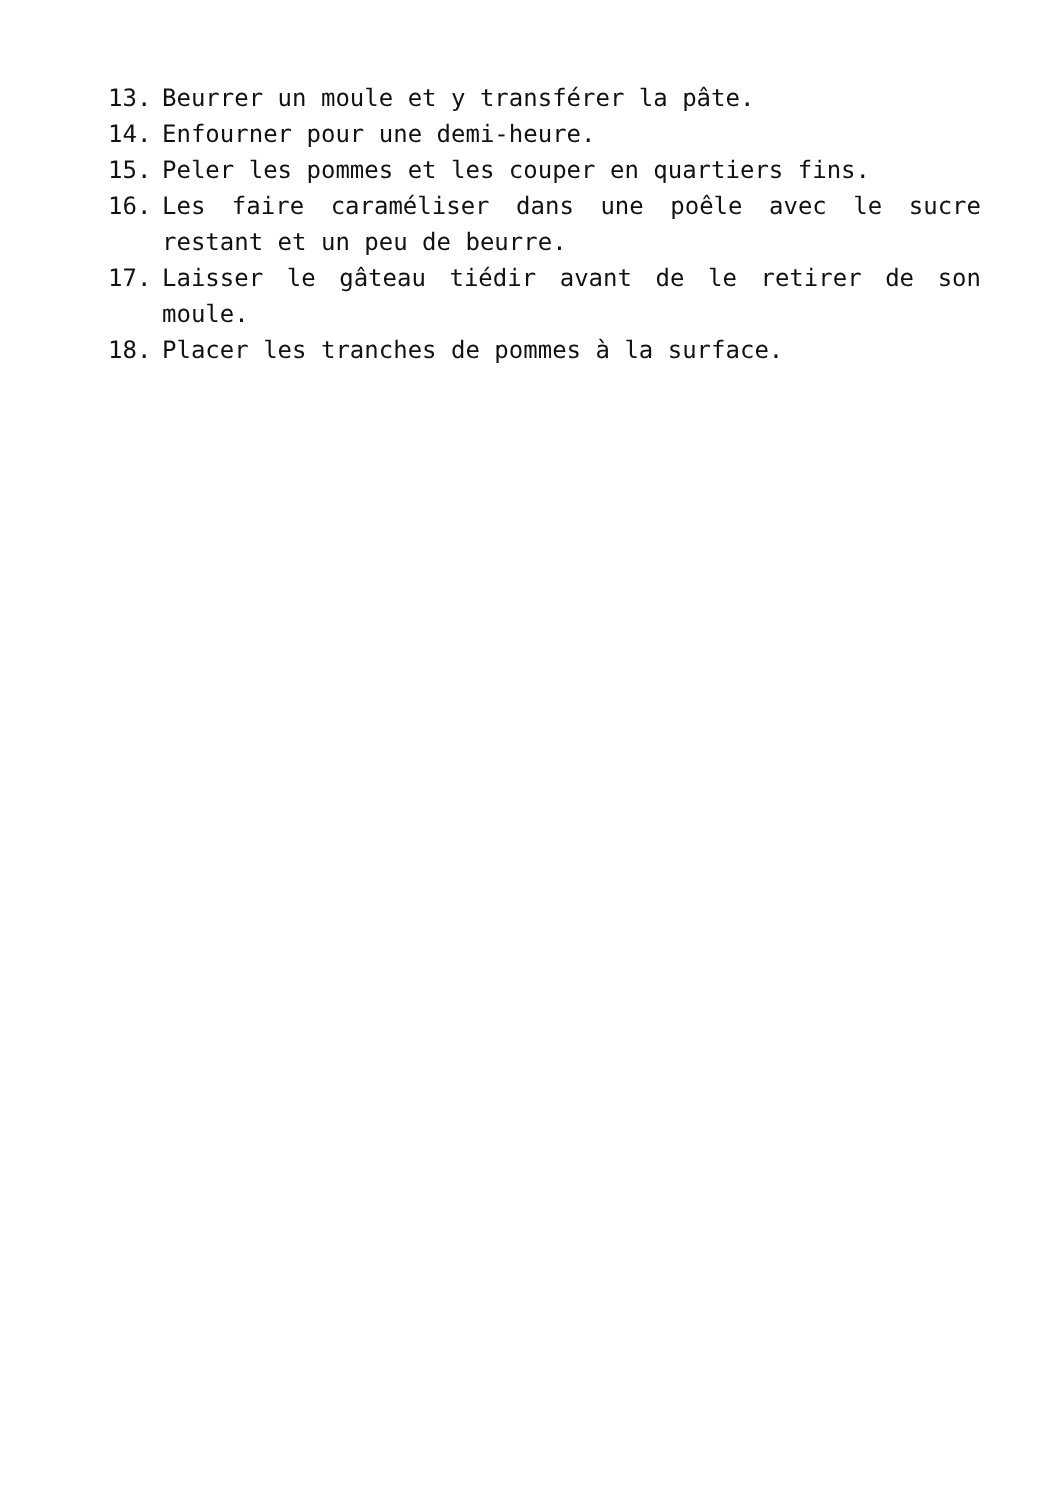13. Beurrer un moule et y transférer la pâte.
14. Enfourner pour une demi-heure.
15. Peler les pommes et les couper en quartiers fins.
16. Les faire caraméliser dans une poêle avec le sucre restant et un peu de beurre.
17. Laisser le gâteau tiédir avant de le retirer de son moule.
18. Placer les tranches de pommes à la surface.